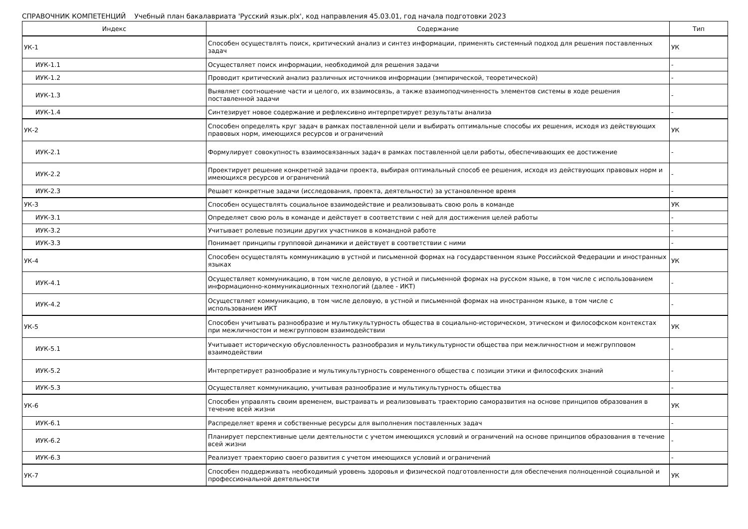СПРАВОЧНИК КОМПЕТЕНЦИЙ Учебный план бакалавриата 'Русский язык.plx', код направления 45.03.01, год начала подготовки 2023
| Индекс | Содержание | Тип |
| --- | --- | --- |
| УК-1 | Способен осуществлять поиск, критический анализ и синтез информации, применять системный подход для решения поставленных задач | УК |
| ИУК-1.1 | Осуществляет поиск информации, необходимой для решения задачи | - |
| ИУК-1.2 | Проводит критический анализ различных источников информации (эмпирической, теоретической) | - |
| ИУК-1.3 | Выявляет соотношение части и целого, их взаимосвязь, а также взаимоподчиненность элементов системы в ходе решения поставленной задачи | - |
| ИУК-1.4 | Синтезирует новое содержание и рефлексивно интерпретирует результаты анализа | - |
| УК-2 | Способен определять круг задач в рамках поставленной цели и выбирать оптимальные способы их решения, исходя из действующих правовых норм, имеющихся ресурсов и ограничений | УК |
| ИУК-2.1 | Формулирует совокупность взаимосвязанных задач в рамках поставленной цели работы, обеспечивающих ее достижение | - |
| ИУК-2.2 | Проектирует решение конкретной задачи проекта, выбирая оптимальный способ ее решения, исходя из действующих правовых норм и имеющихся ресурсов и ограничений | - |
| ИУК-2.3 | Решает конкретные задачи (исследования, проекта, деятельности) за установленное время | - |
| УК-3 | Способен осуществлять социальное взаимодействие и реализовывать свою роль в команде | УК |
| ИУК-3.1 | Определяет свою роль в команде и действует в соответствии с ней для достижения целей работы | - |
| ИУК-3.2 | Учитывает ролевые позиции других участников в командной работе | - |
| ИУК-3.3 | Понимает принципы групповой динамики и действует в соответствии с ними | - |
| УК-4 | Способен осуществлять коммуникацию в устной и письменной формах на государственном языке Российской Федерации и иностранных языках | УК |
| ИУК-4.1 | Осуществляет коммуникацию, в том числе деловую, в устной и письменной формах на русском языке, в том числе с использованием информационно-коммуникационных технологий (далее - ИКТ) | - |
| ИУК-4.2 | Осуществляет коммуникацию, в том числе деловую, в устной и письменной формах на иностранном языке, в том числе с использованием ИКТ | - |
| УК-5 | Способен учитывать разнообразие и мультикультурность общества в социально-историческом, этическом и философском контекстах при межличностом и межгрупповом взаимодействии | УК |
| ИУК-5.1 | Учитывает историческую обусловленность разнообразия и мультикультурности общества при межличностном и межгрупповом взаимодействии | - |
| ИУК-5.2 | Интерпретирует разнообразие и мультикультурность современного общества с позиции этики и философских знаний | - |
| ИУК-5.3 | Осуществляет коммуникацию, учитывая разнообразие и мультикультурность общества | - |
| УК-6 | Способен управлять своим временем, выстраивать и реализовывать траекторию саморазвития на основе принципов образования в течение всей жизни | УК |
| ИУК-6.1 | Распределяет время и собственные ресурсы для выполнения поставленных задач | - |
| ИУК-6.2 | Планирует перспективные цели деятельности с учетом имеющихся условий и ограничений на основе принципов образования в течение всей жизни | - |
| ИУК-6.3 | Реализует траекторию своего развития с учетом имеющихся условий и ограничений | - |
| УК-7 | Способен поддерживать необходимый уровень здоровья и физической подготовленности для обеспечения полноценной социальной и профессиональной деятельности | УК |